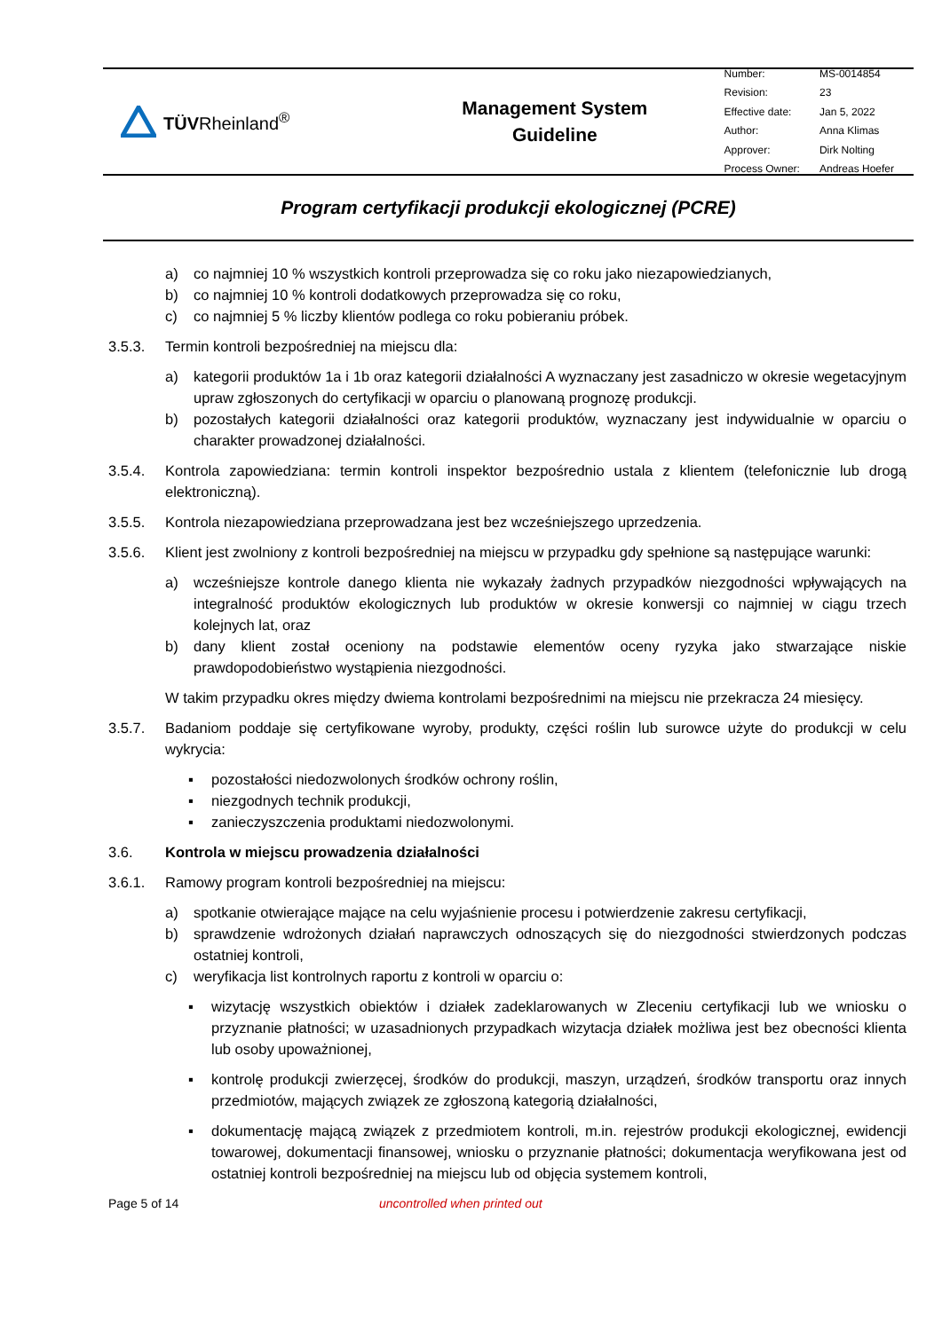TÜVRheinland<sup>®</sup>
Management System
Guideline
| Number: | MS-0014854 |
| Revision: | 23 |
| Effective date: | Jan 5, 2022 |
| Author: | Anna Klimas |
| Approver: | Dirk Nolting |
| Process Owner: | Andreas Hoefer |
Program certyfikacji produkcji ekologicznej (PCRE)
a) co najmniej 10 % wszystkich kontroli przeprowadza się co roku jako niezapowiedzianych,
b) co najmniej 10 % kontroli dodatkowych przeprowadza się co roku,
c) co najmniej 5 % liczby klientów podlega co roku pobieraniu próbek.
3.5.3. Termin kontroli bezpośredniej na miejscu dla:
a) kategorii produktów 1a i 1b oraz kategorii działalności A wyznaczany jest zasadniczo w okresie wegetacyjnym upraw zgłoszonych do certyfikacji w oparciu o planowaną prognozę produkcji.
b) pozostałych kategorii działalności oraz kategorii produktów, wyznaczany jest indywidualnie w oparciu o charakter prowadzonej działalności.
3.5.4. Kontrola zapowiedziana: termin kontroli inspektor bezpośrednio ustala z klientem (telefonicznie lub drogą elektroniczną).
3.5.5. Kontrola niezapowiedziana przeprowadzana jest bez wcześniejszego uprzedzenia.
3.5.6. Klient jest zwolniony z kontroli bezpośredniej na miejscu w przypadku gdy spełnione są następujące warunki:
a) wcześniejsze kontrole danego klienta nie wykazały żadnych przypadków niezgodności wpływających na integralność produktów ekologicznych lub produktów w okresie konwersji co najmniej w ciągu trzech kolejnych lat, oraz
b) dany klient został oceniony na podstawie elementów oceny ryzyka jako stwarzające niskie prawdopodobieństwo wystąpienia niezgodności.
W takim przypadku okres między dwiema kontrolami bezpośrednimi na miejscu nie przekracza 24 miesięcy.
3.5.7. Badaniom poddaje się certyfikowane wyroby, produkty, części roślin lub surowce użyte do produkcji w celu wykrycia:
▪ pozostałości niedozwolonych środków ochrony roślin,
▪ niezgodnych technik produkcji,
▪ zanieczyszczenia produktami niedozwolonymi.
3.6. Kontrola w miejscu prowadzenia działalności
3.6.1. Ramowy program kontroli bezpośredniej na miejscu:
a) spotkanie otwierające mające na celu wyjaśnienie procesu i potwierdzenie zakresu certyfikacji,
b) sprawdzenie wdrożonych działań naprawczych odnoszących się do niezgodności stwierdzonych podczas ostatniej kontroli,
c) weryfikacja list kontrolnych raportu z kontroli w oparciu o:
▪ wizytację wszystkich obiektów i działek zadeklarowanych w Zleceniu certyfikacji lub we wniosku o przyznanie płatności; w uzasadnionych przypadkach wizytacja działek możliwa jest bez obecności klienta lub osoby upoważnionej,
▪ kontrolę produkcji zwierzęcej, środków do produkcji, maszyn, urządzeń, środków transportu oraz innych przedmiotów, mających związek ze zgłoszoną kategorią działalności,
▪ dokumentację mającą związek z przedmiotem kontroli, m.in. rejestrów produkcji ekologicznej, ewidencji towarowej, dokumentacji finansowej, wniosku o przyznanie płatności; dokumentacja weryfikowana jest od ostatniej kontroli bezpośredniej na miejscu lub od objęcia systemem kontroli,
Page 5 of 14 uncontrolled when printed out